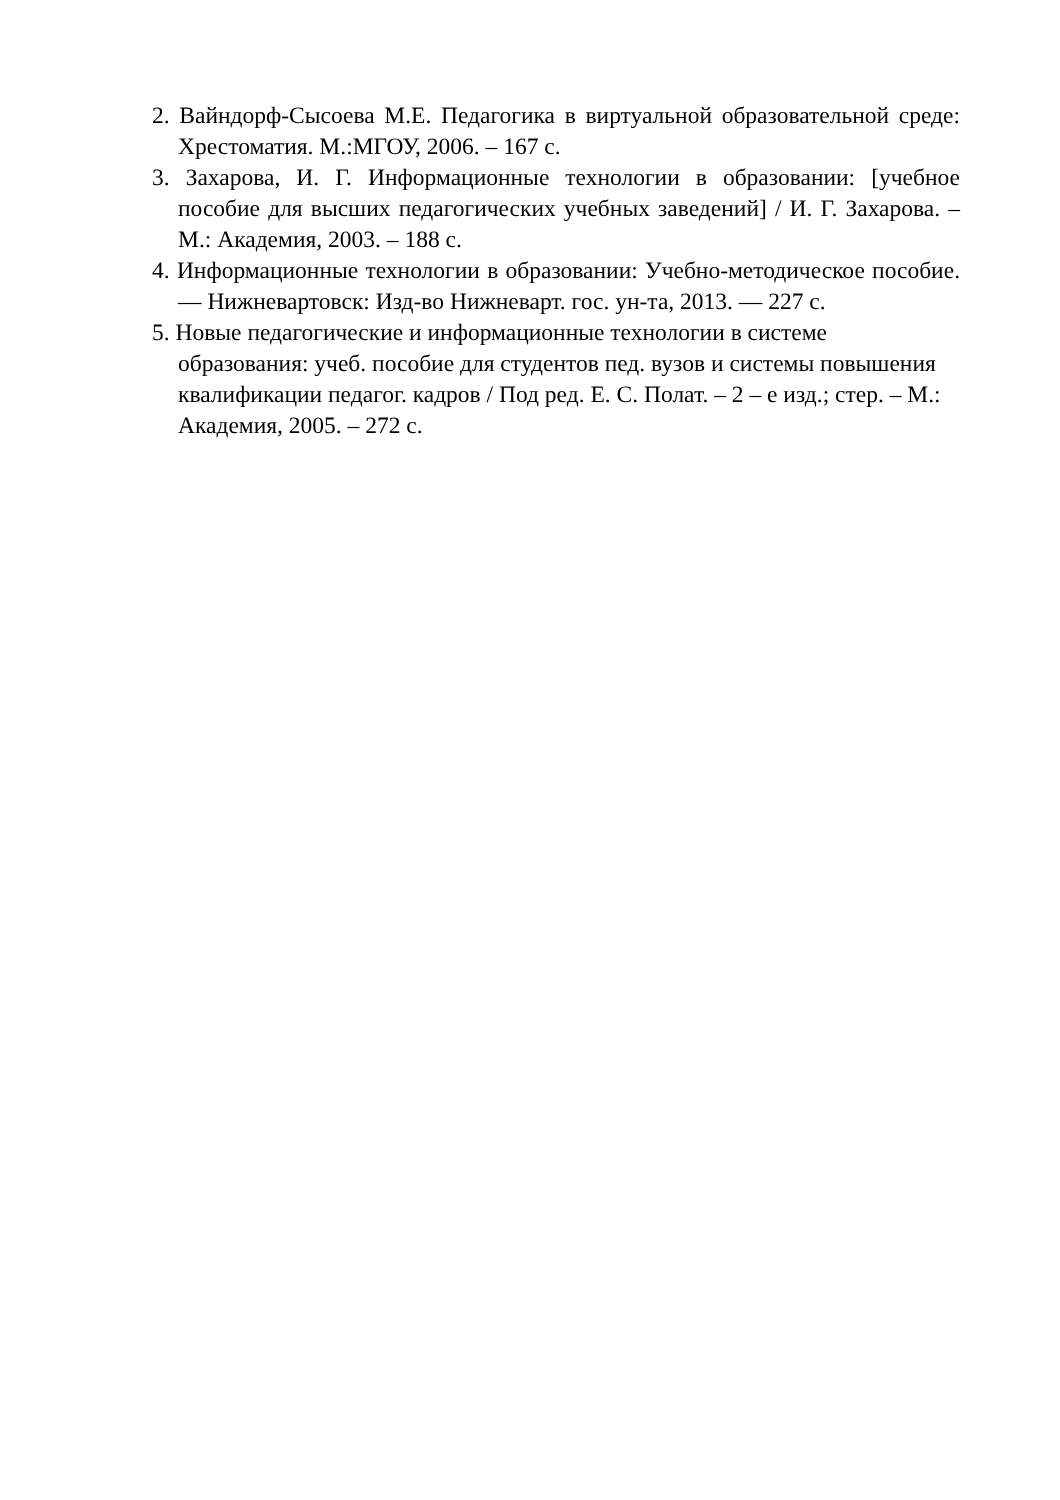2. Вайндорф-Сысоева М.Е. Педагогика в виртуальной образовательной среде: Хрестоматия. М.:МГОУ, 2006. – 167 с.
3. Захарова, И. Г. Информационные технологии в образовании: [учебное пособие для высших педагогических учебных заведений] / И. Г. Захарова. – М.: Академия, 2003. – 188 с.
4. Информационные технологии в образовании: Учебно-методическое пособие. — Нижневартовск: Изд-во Нижневарт. гос. ун-та, 2013. — 227 с.
5. Новые педагогические и информационные технологии в системе образования: учеб. пособие для студентов пед. вузов и системы повышения квалификации педагог. кадров / Под ред. Е. С. Полат. – 2 – е изд.; стер. – М.: Академия, 2005. – 272 с.